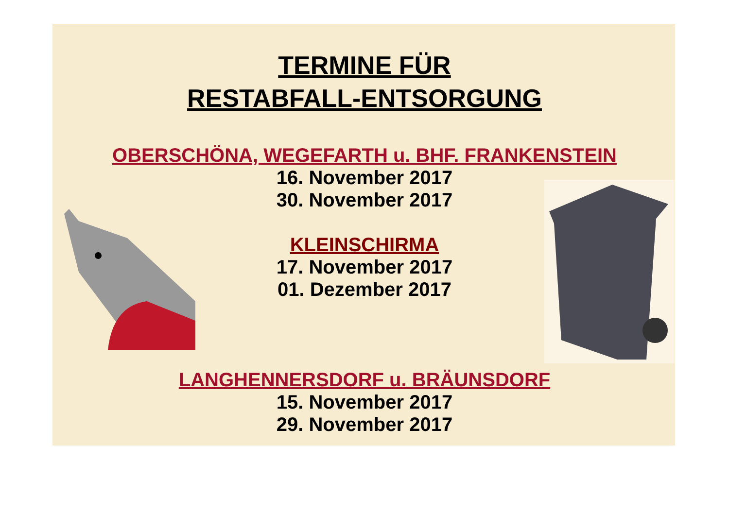TERMINE FÜR
RESTABFALL-ENTSORGUNG
OBERSCHÖNA, WEGEFARTH u. BHF. FRANKENSTEIN
16. November 2017
30. November 2017
KLEINSCHIRMA
17. November 2017
01. Dezember 2017
LANGHENNERSDORF u. BRÄUNSDORF
15. November 2017
29. November 2017